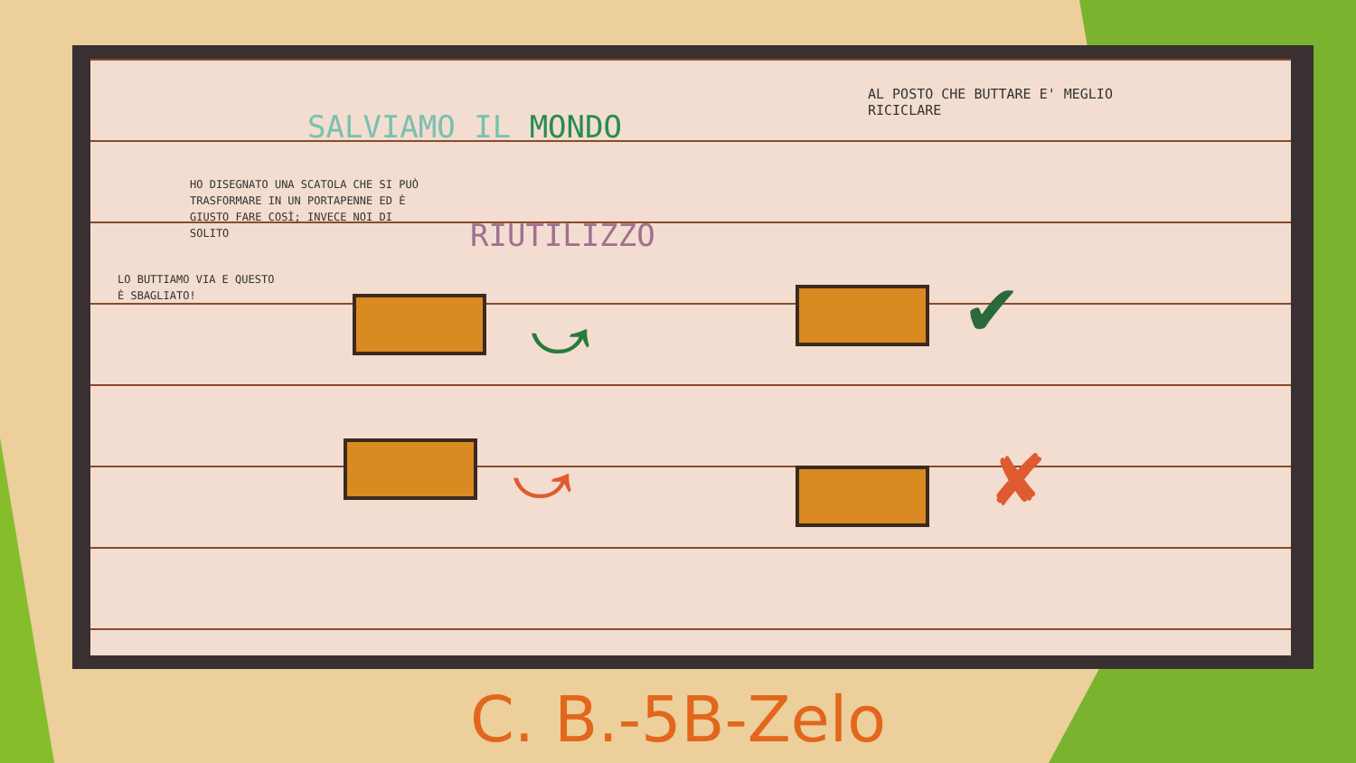SALVIAMO IL MONDO
AL POSTO CHE BUTTARE E' MEGLIO RICICLARE
HO DISEGNATO UNA SCATOLA CHE SI PUÒ TRASFORMARE IN UN PORTAPENNE ED È GIUSTO FARE COSÌ; INVECE NOI DI SOLITO
RIUTILIZZO
LO BUTTIAMO VIA E QUESTO È SBAGLIATO!
⤻ ✔
⤻ ✘
C. B.-5B-Zelo